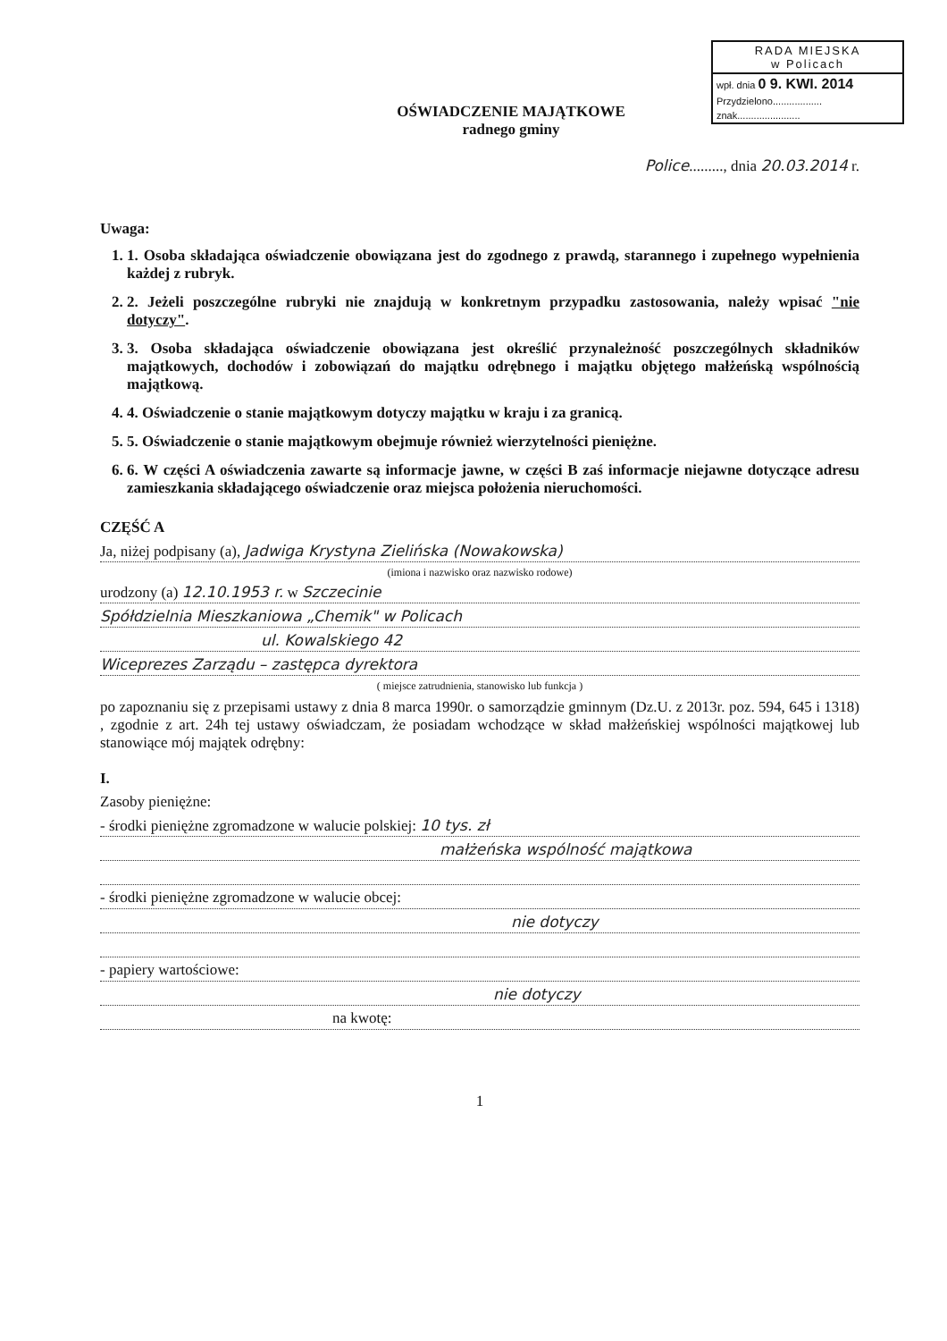RADA MIEJSKA
w Policach
wpł. dnia 0 9. KWI. 2014
Przydzielono..................
znak.......................
OŚWIADCZENIE MAJĄTKOWE
radnego gminy
Police........., dnia 20.03.2014 r.
Uwaga:
1. 1. Osoba składająca oświadczenie obowiązana jest do zgodnego z prawdą, starannego i zupełnego wypełnienia każdej z rubryk.
2. 2. Jeżeli poszczególne rubryki nie znajdują w konkretnym przypadku zastosowania, należy wpisać "nie dotyczy".
3. 3. Osoba składająca oświadczenie obowiązana jest określić przynależność poszczególnych składników majątkowych, dochodów i zobowiązań do majątku odrębnego i majątku objętego małżeńską wspólnością majątkową.
4. 4. Oświadczenie o stanie majątkowym dotyczy majątku w kraju i za granicą.
5. 5. Oświadczenie o stanie majątkowym obejmuje również wierzytelności pieniężne.
6. 6. W części A oświadczenia zawarte są informacje jawne, w części B zaś informacje niejawne dotyczące adresu zamieszkania składającego oświadczenie oraz miejsca położenia nieruchomości.
CZĘŚĆ A
Ja, niżej podpisany (a), Jadwiga Krystyna Zielińska (Nowakowska)
(imiona i nazwisko oraz nazwisko rodowe)
urodzony (a) 12.10.1953 r. w Szczecinie
Spółdzielnia Mieszkaniowa „Chemik" w Policach
ul. Kowalskiego 42
Wiceprezes Zarządu – zastępca dyrektora
( miejsce zatrudnienia, stanowisko lub funkcja )
po zapoznaniu się z przepisami ustawy z dnia 8 marca 1990r. o samorządzie gminnym (Dz.U. z 2013r. poz. 594, 645 i 1318) , zgodnie z art. 24h tej ustawy oświadczam, że posiadam wchodzące w skład małżeńskiej wspólności majątkowej lub stanowiące mój majątek odrębny:
I.
Zasoby pieniężne:
- środki pieniężne zgromadzone w walucie polskiej: 10 tys. zł
małżeńska wspólność majątkowa
- środki pieniężne zgromadzone w walucie obcej:
nie dotyczy
- papiery wartościowe:
nie dotyczy
na kwotę:
1